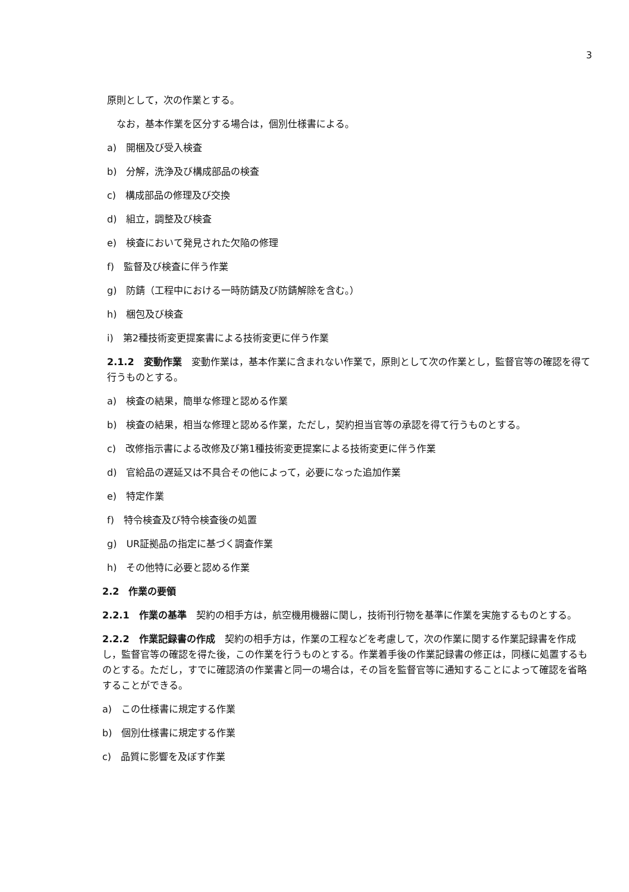3
原則として，次の作業とする。
　なお，基本作業を区分する場合は，個別仕様書による。
a)　開梱及び受入検査
b)　分解，洗浄及び構成部品の検査
c)　構成部品の修理及び交換
d)　組立，調整及び検査
e)　検査において発見された欠陥の修理
f)　監督及び検査に伴う作業
g)　防錆（工程中における一時防錆及び防錆解除を含む。）
h)　梱包及び検査
i)　第2種技術変更提案書による技術変更に伴う作業
2.1.2　変動作業　変動作業は，基本作業に含まれない作業で，原則として次の作業とし，監督官等の確認を得て行うものとする。
a)　検査の結果，簡単な修理と認める作業
b)　検査の結果，相当な修理と認める作業，ただし，契約担当官等の承認を得て行うものとする。
c)　改修指示書による改修及び第1種技術変更提案による技術変更に伴う作業
d)　官給品の遅延又は不具合その他によって，必要になった追加作業
e)　特定作業
f)　特令検査及び特令検査後の処置
g)　UR証拠品の指定に基づく調査作業
h)　その他特に必要と認める作業
2.2　作業の要領
2.2.1　作業の基準　契約の相手方は，航空機用機器に関し，技術刊行物を基準に作業を実施するものとする。
2.2.2　作業記録書の作成　契約の相手方は，作業の工程などを考慮して，次の作業に関する作業記録書を作成し，監督官等の確認を得た後，この作業を行うものとする。作業着手後の作業記録書の修正は，同様に処置するものとする。ただし，すでに確認済の作業書と同一の場合は，その旨を監督官等に通知することによって確認を省略することができる。
a)　この仕様書に規定する作業
b)　個別仕様書に規定する作業
c)　品質に影響を及ぼす作業